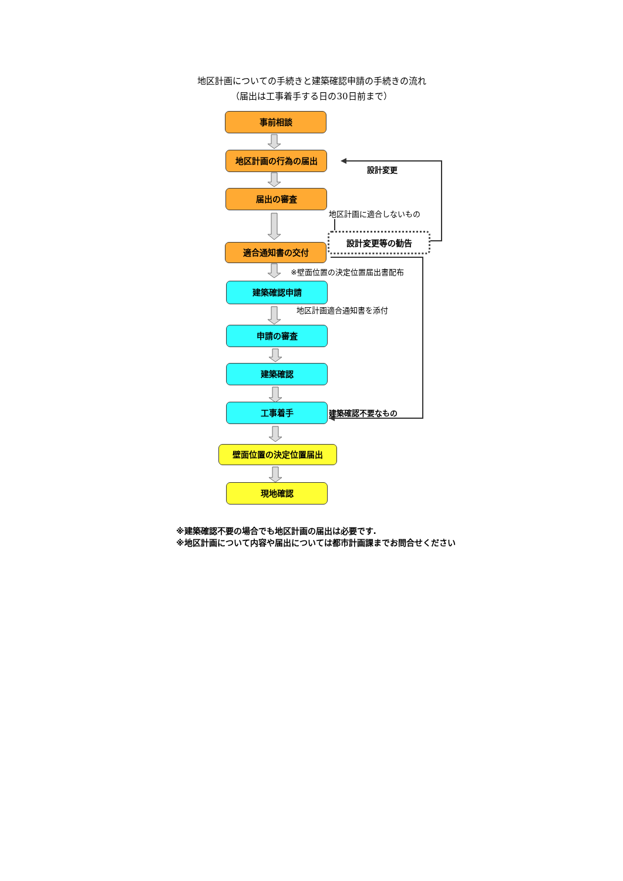地区計画についての手続きと建築確認申請の手続きの流れ
（届出は工事着手する日の30日前まで）
事前相談
地区計画の行為の届出
届出の審査
適合通知書の交付
設計変更等の勧告
建築確認申請
申請の審査
建築確認
工事着手
壁面位置の決定位置届出
現地確認
設計変更
地区計画に適合しないもの
※壁面位置の決定位置届出書配布
地区計画適合通知書を添付
建築確認不要なもの
※建築確認不要の場合でも地区計画の届出は必要です.
※地区計画について内容や届出については都市計画課までお問合せください